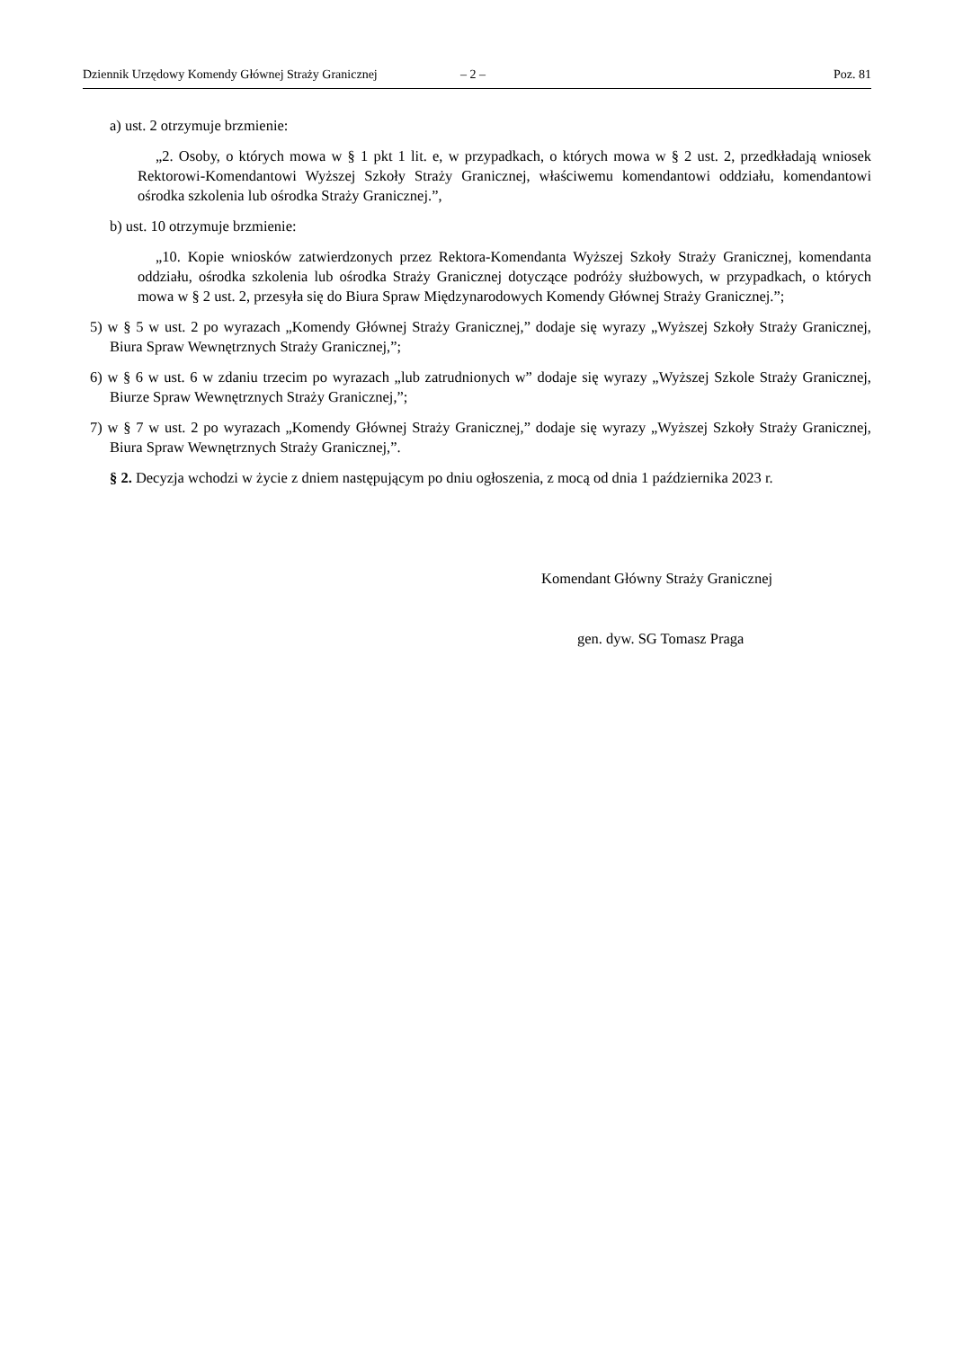Dziennik Urzędowy Komendy Głównej Straży Granicznej – 2 – Poz. 81
a) ust. 2 otrzymuje brzmienie:
„2. Osoby, o których mowa w § 1 pkt 1 lit. e, w przypadkach, o których mowa w § 2 ust. 2, przedkładają wniosek Rektorowi-Komendantowi Wyższej Szkoły Straży Granicznej, właściwemu komendantowi oddziału, komendantowi ośrodka szkolenia lub ośrodka Straży Granicznej.”,
b) ust. 10 otrzymuje brzmienie:
„10. Kopie wniosków zatwierdzonych przez Rektora-Komendanta Wyższej Szkoły Straży Granicznej, komendanta oddziału, ośrodka szkolenia lub ośrodka Straży Granicznej dotyczące podróży służbowych, w przypadkach, o których mowa w § 2 ust. 2, przesyła się do Biura Spraw Międzynarodowych Komendy Głównej Straży Granicznej.”;
5) w § 5 w ust. 2 po wyrazach „Komendy Głównej Straży Granicznej,” dodaje się wyrazy „Wyższej Szkoły Straży Granicznej, Biura Spraw Wewnętrznych Straży Granicznej,”;
6) w § 6 w ust. 6 w zdaniu trzecim po wyrazach „lub zatrudnionych w” dodaje się wyrazy „Wyższej Szkole Straży Granicznej, Biurze Spraw Wewnętrznych Straży Granicznej,”;
7) w § 7 w ust. 2 po wyrazach „Komendy Głównej Straży Granicznej,” dodaje się wyrazy „Wyższej Szkoły Straży Granicznej, Biura Spraw Wewnętrznych Straży Granicznej,”.
§ 2. Decyzja wchodzi w życie z dniem następującym po dniu ogłoszenia, z mocą od dnia 1 października 2023 r.
Komendant Główny Straży Granicznej
gen. dyw. SG Tomasz Praga